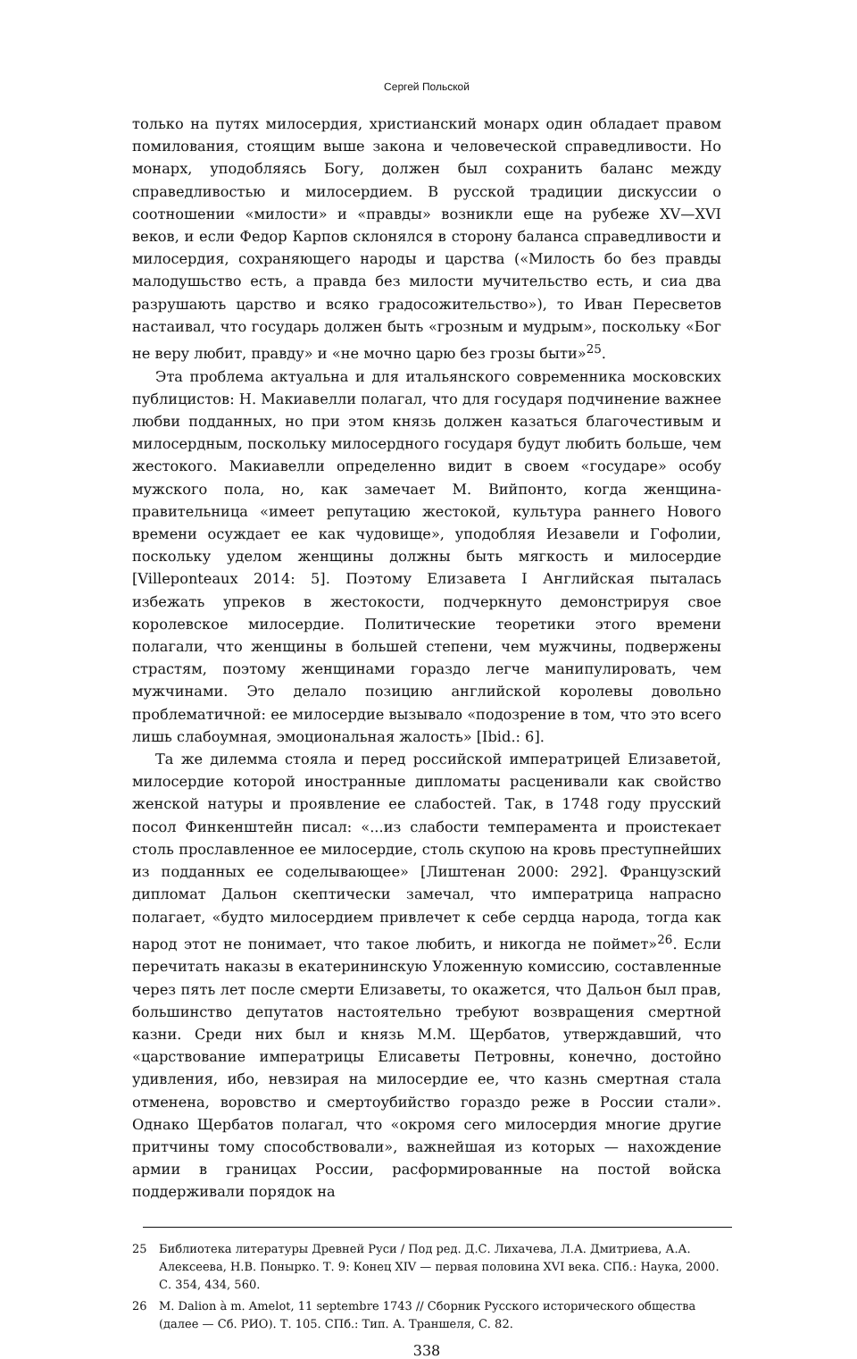Сергей Польской
только на путях милосердия, христианский монарх один обладает правом помилования, стоящим выше закона и человеческой справедливости. Но монарх, уподобляясь Богу, должен был сохранить баланс между справедливостью и милосердием. В русской традиции дискуссии о соотношении «милости» и «правды» возникли еще на рубеже XV—XVI веков, и если Федор Карпов склонялся в сторону баланса справедливости и милосердия, сохраняющего народы и царства («Милость бо без правды малодушьство есть, а правда без милости мучительство есть, и сиа два разрушають царство и всяко градосожительство»), то Иван Пересветов настаивал, что государь должен быть «грозным и мудрым», поскольку «Бог не веру любит, правду» и «не мочно царю без грозы быти»<sup>25</sup>.
Эта проблема актуальна и для итальянского современника московских публицистов: Н. Макиавелли полагал, что для государя подчинение важнее любви подданных, но при этом князь должен казаться благочестивым и милосердным, поскольку милосердного государя будут любить больше, чем жестокого. Макиавелли определенно видит в своем «государе» особу мужского пола, но, как замечает М. Вийпонто, когда женщина-правительница «имеет репутацию жестокой, культура раннего Нового времени осуждает ее как чудовище», уподобляя Иезавели и Гофолии, поскольку уделом женщины должны быть мягкость и милосердие [Villeponteaux 2014: 5]. Поэтому Елизавета I Английская пыталась избежать упреков в жестокости, подчеркнуто демонстрируя свое королевское милосердие. Политические теоретики этого времени полагали, что женщины в большей степени, чем мужчины, подвержены страстям, поэтому женщинами гораздо легче манипулировать, чем мужчинами. Это делало позицию английской королевы довольно проблематичной: ее милосердие вызывало «подозрение в том, что это всего лишь слабоумная, эмоциональная жалость» [Ibid.: 6].
Та же дилемма стояла и перед российской императрицей Елизаветой, милосердие которой иностранные дипломаты расценивали как свойство женской натуры и проявление ее слабостей. Так, в 1748 году прусский посол Финкенштейн писал: «...из слабости темперамента и проистекает столь прославленное ее милосердие, столь скупою на кровь преступнейших из подданных ее соделывающее» [Лиштенан 2000: 292]. Французский дипломат Дальон скептически замечал, что императрица напрасно полагает, «будто милосердием привлечет к себе сердца народа, тогда как народ этот не понимает, что такое любить, и никогда не поймет»<sup>26</sup>. Если перечитать наказы в екатерининскую Уложенную комиссию, составленные через пять лет после смерти Елизаветы, то окажется, что Дальон был прав, большинство депутатов настоятельно требуют возвращения смертной казни. Среди них был и князь М.М. Щербатов, утверждавший, что «царствование императрицы Елисаветы Петровны, конечно, достойно удивления, ибо, невзирая на милосердие ее, что казнь смертная стала отменена, воровство и смертоубийство гораздо реже в России стали». Однако Щербатов полагал, что «окромя сего милосердия многие другие притчины тому способствовали», важнейшая из которых — нахождение армии в границах России, расформированные на постой войска поддерживали порядок на
25 Библиотека литературы Древней Руси / Под ред. Д.С. Лихачева, Л.А. Дмитриева, А.А. Алексеева, Н.В. Понырко. Т. 9: Конец XIV — первая половина XVI века. СПб.: Наука, 2000. С. 354, 434, 560.
26 M. Dalion à m. Amelot, 11 septembre 1743 // Сборник Русского исторического общества (далее — Сб. РИО). Т. 105. СПб.: Тип. А. Траншеля, С. 82.
338